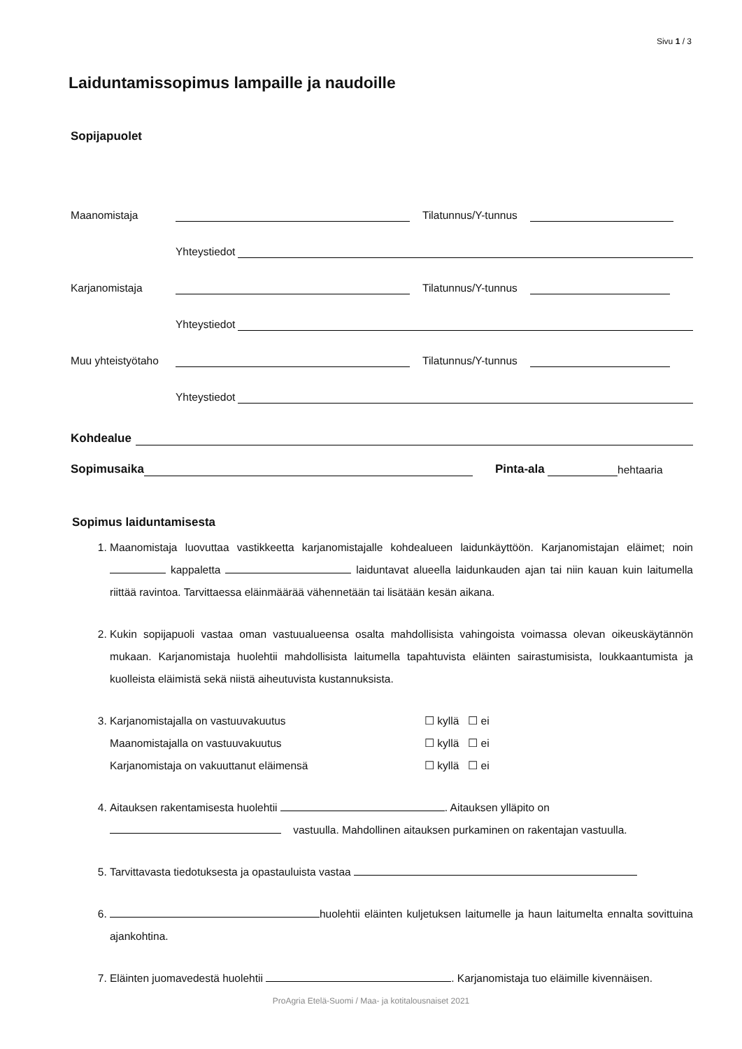Sivu 1 / 3
Laiduntamissopimus lampaille ja naudoille
Sopijapuolet
Maanomistaja Tilatunnus/Y-tunnus
Yhteystiedot
Karjanomistaja Tilatunnus/Y-tunnus
Yhteystiedot
Muu yhteistyötaho Tilatunnus/Y-tunnus
Yhteystiedot
Kohdealue
Sopimusaika Pinta-ala hehtaaria
Sopimus laiduntamisesta
1. Maanomistaja luovuttaa vastikkeetta karjanomistajalle kohdealueen laidunkäyttöön. Karjanomistajan eläimet; noin kappaletta laiduntavat alueella laidunkauden ajan tai niin kauan kuin laitumella riittää ravintoa. Tarvittaessa eläinmäärää vähennetään tai lisätään kesän aikana.
2. Kukin sopijapuoli vastaa oman vastuualueensa osalta mahdollisista vahingoista voimassa olevan oikeuskäytännön mukaan. Karjanomistaja huolehtii mahdollisista laitumella tapahtuvista eläinten sairastumisista, loukkaantumista ja kuolleista eläimistä sekä niistä aiheutuvista kustannuksista.
3. Karjanomistajalla on vastuuvakuutus ☐ kyllä ☐ ei
Maanomistajalla on vastuuvakuutus ☐ kyllä ☐ ei
Karjanomistaja on vakuuttanut eläimensä ☐ kyllä ☐ ei
4. Aitauksen rakentamisesta huolehtii . Aitauksen ylläpito on
vastuulla. Mahdollinen aitauksen purkaminen on rakentajan vastuulla.
5. Tarvittavasta tiedotuksesta ja opastauluista vastaa
6. huolehtii eläinten kuljetuksen laitumelle ja haun laitumelta ennalta sovittuina ajankohtina.
7. Eläinten juomavedestä huolehtii . Karjanomistaja tuo eläimille kivennäisen.
ProAgria Etelä-Suomi / Maa- ja kotitalousnaiset 2021